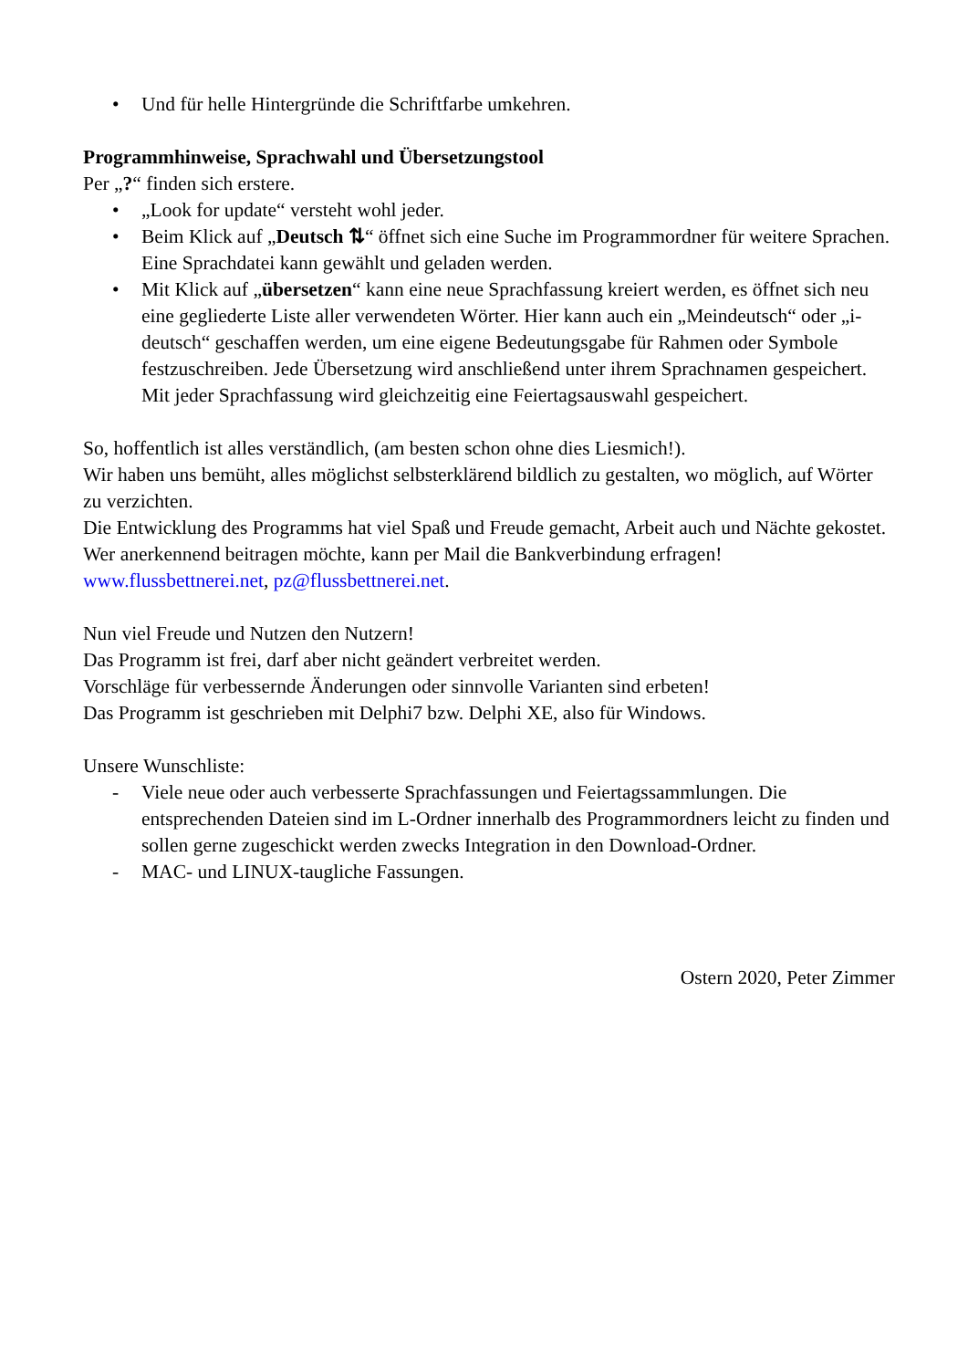• Und für helle Hintergründe die Schriftfarbe umkehren.
Programmhinweise, Sprachwahl und Übersetzungstool
Per „?“ finden sich erstere.
• „Look for update“ versteht wohl jeder.
• Beim Klick auf „Deutsch ⇅“ öffnet sich eine Suche im Programmordner für weitere Sprachen. Eine Sprachdatei kann gewählt und geladen werden.
• Mit Klick auf „übersetzen“ kann eine neue Sprachfassung kreiert werden, es öffnet sich neu eine gegliederte Liste aller verwendeten Wörter. Hier kann auch ein „Meindeutsch“ oder „i-deutsch“ geschaffen werden, um eine eigene Bedeutungsgabe für Rahmen oder Symbole festzuschreiben. Jede Übersetzung wird anschließend unter ihrem Sprachnamen gespeichert.
Mit jeder Sprachfassung wird gleichzeitig eine Feiertagsauswahl gespeichert.
So, hoffentlich ist alles verständlich, (am besten schon ohne dies Liesmich!).
Wir haben uns bemüht, alles möglichst selbsterklärend bildlich zu gestalten, wo möglich, auf Wörter zu verzichten.
Die Entwicklung des Programms hat viel Spaß und Freude gemacht, Arbeit auch und Nächte gekostet.
Wer anerkennend beitragen möchte, kann per Mail die Bankverbindung erfragen!
www.flussbettnerei.net, pz@flussbettnerei.net.
Nun viel Freude und Nutzen den Nutzern!
Das Programm ist frei, darf aber nicht geändert verbreitet werden.
Vorschläge für verbessernde Änderungen oder sinnvolle Varianten sind erbeten!
Das Programm ist geschrieben mit Delphi7 bzw. Delphi XE, also für Windows.
Unsere Wunschliste:
- Viele neue oder auch verbesserte Sprachfassungen und Feiertagssammlungen. Die entsprechenden Dateien sind im L-Ordner innerhalb des Programmordners leicht zu finden und sollen gerne zugeschickt werden zwecks Integration in den Download-Ordner.
- MAC- und LINUX-taugliche Fassungen.
Ostern 2020, Peter Zimmer